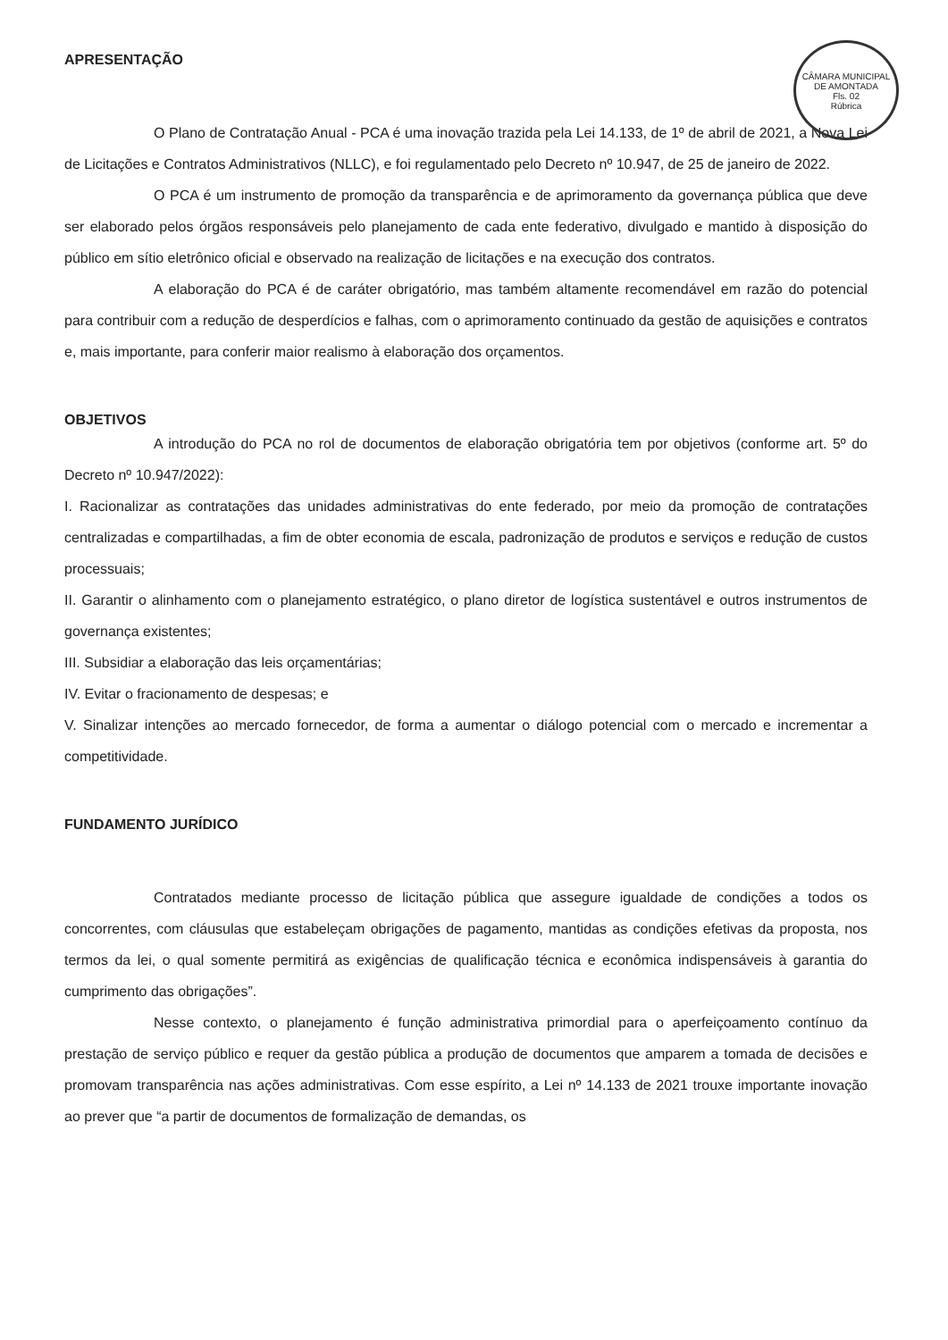CÂMARA MUNICIPAL DE AMONTADA
Fls. 02
Rúbrica
APRESENTAÇÃO
O Plano de Contratação Anual - PCA é uma inovação trazida pela Lei 14.133, de 1º de abril de 2021, a Nova Lei de Licitações e Contratos Administrativos (NLLC), e foi regulamentado pelo Decreto nº 10.947, de 25 de janeiro de 2022.
O PCA é um instrumento de promoção da transparência e de aprimoramento da governança pública que deve ser elaborado pelos órgãos responsáveis pelo planejamento de cada ente federativo, divulgado e mantido à disposição do público em sítio eletrônico oficial e observado na realização de licitações e na execução dos contratos.
A elaboração do PCA é de caráter obrigatório, mas também altamente recomendável em razão do potencial para contribuir com a redução de desperdícios e falhas, com o aprimoramento continuado da gestão de aquisições e contratos e, mais importante, para conferir maior realismo à elaboração dos orçamentos.
OBJETIVOS
A introdução do PCA no rol de documentos de elaboração obrigatória tem por objetivos (conforme art. 5º do Decreto nº 10.947/2022):
I. Racionalizar as contratações das unidades administrativas do ente federado, por meio da promoção de contratações centralizadas e compartilhadas, a fim de obter economia de escala, padronização de produtos e serviços e redução de custos processuais;
II. Garantir o alinhamento com o planejamento estratégico, o plano diretor de logística sustentável e outros instrumentos de governança existentes;
III. Subsidiar a elaboração das leis orçamentárias;
IV. Evitar o fracionamento de despesas; e
V. Sinalizar intenções ao mercado fornecedor, de forma a aumentar o diálogo potencial com o mercado e incrementar a competitividade.
FUNDAMENTO JURÍDICO
Contratados mediante processo de licitação pública que assegure igualdade de condições a todos os concorrentes, com cláusulas que estabeleçam obrigações de pagamento, mantidas as condições efetivas da proposta, nos termos da lei, o qual somente permitirá as exigências de qualificação técnica e econômica indispensáveis à garantia do cumprimento das obrigações”.
Nesse contexto, o planejamento é função administrativa primordial para o aperfeiçoamento contínuo da prestação de serviço público e requer da gestão pública a produção de documentos que amparem a tomada de decisões e promovam transparência nas ações administrativas. Com esse espírito, a Lei nº 14.133 de 2021 trouxe importante inovação ao prever que “a partir de documentos de formalização de demandas, os